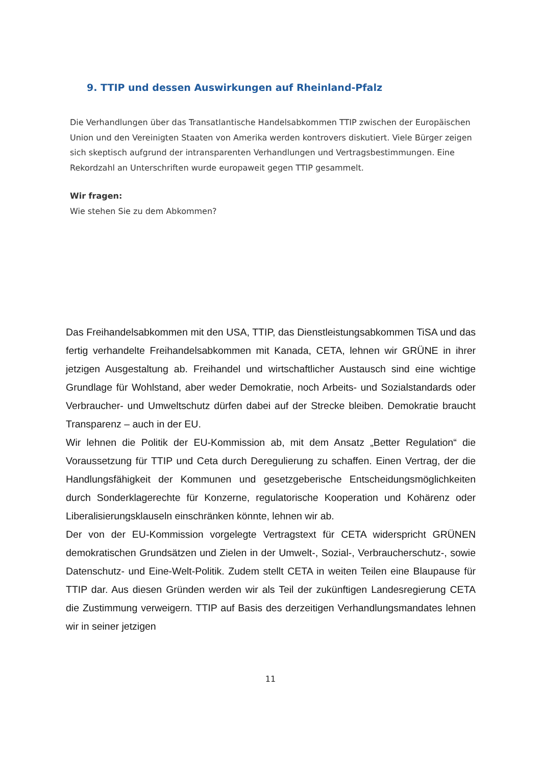9. TTIP und dessen Auswirkungen auf Rheinland-Pfalz
Die Verhandlungen über das Transatlantische Handelsabkommen TTIP zwischen der Europäischen Union und den Vereinigten Staaten von Amerika werden kontrovers diskutiert. Viele Bürger zeigen sich skeptisch aufgrund der intransparenten Verhandlungen und Vertragsbestimmungen. Eine Rekordzahl an Unterschriften wurde europaweit gegen TTIP gesammelt.
Wir fragen:
Wie stehen Sie zu dem Abkommen?
Das Freihandelsabkommen mit den USA, TTIP, das Dienstleistungsabkommen TiSA und das fertig verhandelte Freihandelsabkommen mit Kanada, CETA, lehnen wir GRÜNE in ihrer jetzigen Ausgestaltung ab. Freihandel und wirtschaftlicher Austausch sind eine wichtige Grundlage für Wohlstand, aber weder Demokratie, noch Arbeits- und Sozialstandards oder Verbraucher- und Umweltschutz dürfen dabei auf der Strecke bleiben. Demokratie braucht Transparenz – auch in der EU.
Wir lehnen die Politik der EU-Kommission ab, mit dem Ansatz „Better Regulation“ die Voraussetzung für TTIP und Ceta durch Deregulierung zu schaffen. Einen Vertrag, der die Handlungsfähigkeit der Kommunen und gesetzgeberische Entscheidungsmöglichkeiten durch Sonderklagerechte für Konzerne, regulatorische Kooperation und Kohärenz oder Liberalisierungsklauseln einschränken könnte, lehnen wir ab.
Der von der EU-Kommission vorgelegte Vertragstext für CETA widerspricht GRÜNEN demokratischen Grundsätzen und Zielen in der Umwelt-, Sozial-, Verbraucherschutz-, sowie Datenschutz- und Eine-Welt-Politik. Zudem stellt CETA in weiten Teilen eine Blaupause für TTIP dar. Aus diesen Gründen werden wir als Teil der zukünftigen Landesregierung CETA die Zustimmung verweigern. TTIP auf Basis des derzeitigen Verhandlungsmandates lehnen wir in seiner jetzigen
11